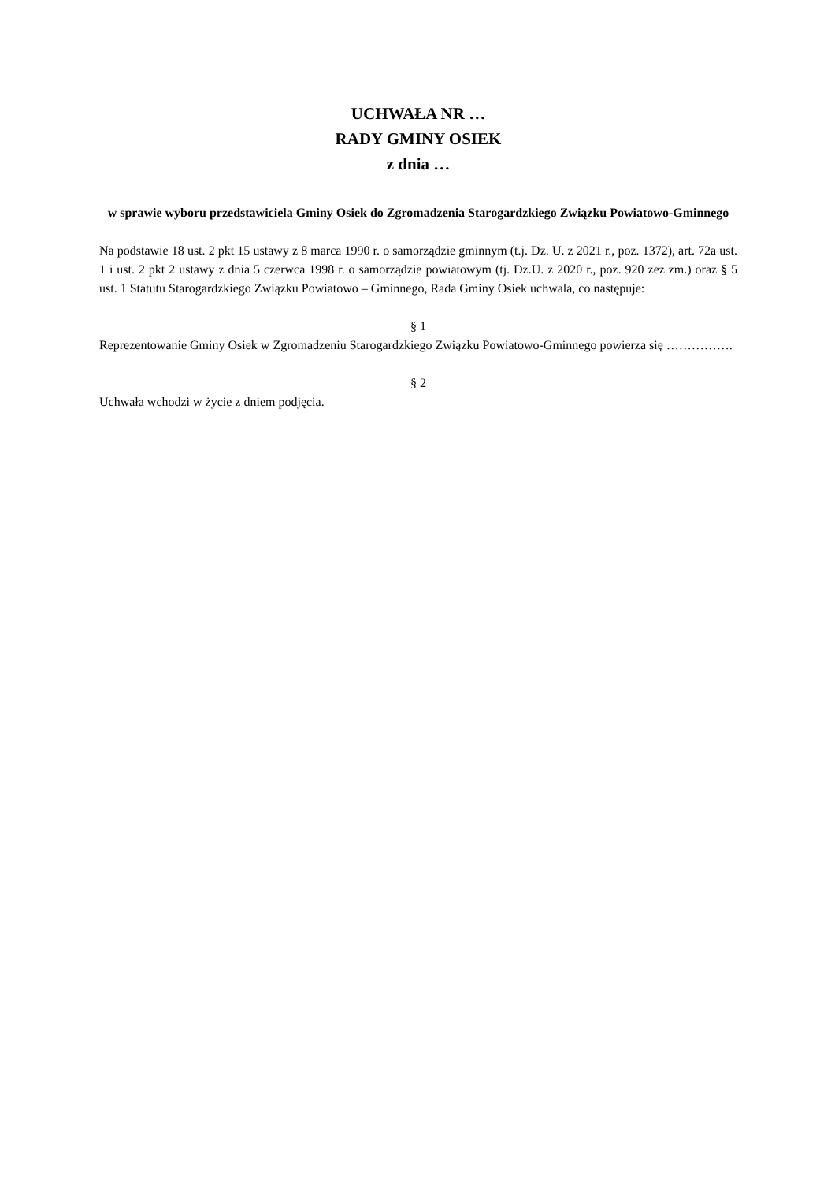UCHWAŁA NR …
RADY GMINY OSIEK
z dnia …
w sprawie wyboru przedstawiciela Gminy Osiek do Zgromadzenia Starogardzkiego Związku Powiatowo-Gminnego
Na podstawie 18 ust. 2 pkt 15 ustawy z 8 marca 1990 r. o samorządzie gminnym (t.j. Dz. U. z 2021 r., poz. 1372), art. 72a ust. 1 i ust. 2 pkt 2 ustawy z dnia 5 czerwca 1998 r. o samorządzie powiatowym (tj. Dz.U. z 2020 r., poz. 920 zez zm.) oraz § 5 ust. 1 Statutu Starogardzkiego Związku Powiatowo – Gminnego, Rada Gminy Osiek uchwala, co następuje:
§ 1
Reprezentowanie Gminy Osiek w Zgromadzeniu Starogardzkiego Związku Powiatowo-Gminnego powierza się …………….
§ 2
Uchwała wchodzi w życie z dniem podjęcia.